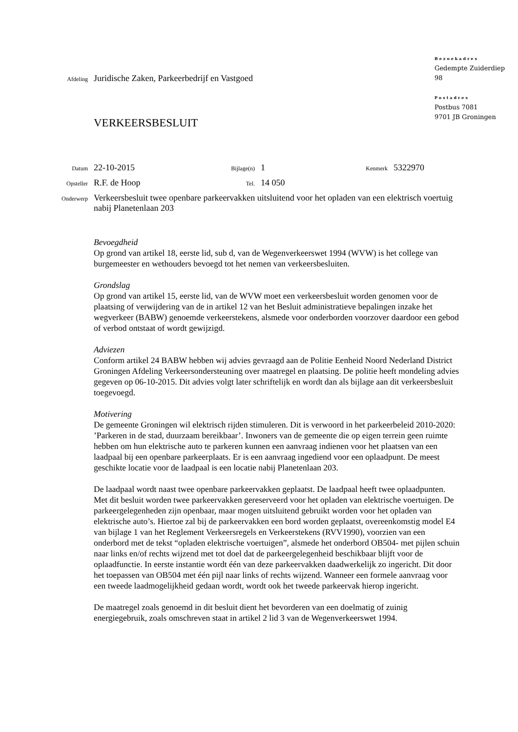Bezoekadres
Gedempte Zuiderdiep
98
Postadres
Postbus 7081
9701 JB Groningen
Afdeling Juridische Zaken, Parkeerbedrijf en Vastgoed
VERKEERSBESLUIT
Datum 22-10-2015 Bijlage(n) 1 Kenmerk 5322970
Opsteller R.F. de Hoop Tel. 14 050
Onderwerp Verkeersbesluit twee openbare parkeervakken uitsluitend voor het opladen van een elektrisch voertuig nabij Planetenlaan 203
Bevoegdheid
Op grond van artikel 18, eerste lid, sub d, van de Wegenverkeerswet 1994 (WVW) is het college van burgemeester en wethouders bevoegd tot het nemen van verkeersbesluiten.
Grondslag
Op grond van artikel 15, eerste lid, van de WVW moet een verkeersbesluit worden genomen voor de plaatsing of verwijdering van de in artikel 12 van het Besluit administratieve bepalingen inzake het wegverkeer (BABW) genoemde verkeerstekens, alsmede voor onderborden voorzover daardoor een gebod of verbod ontstaat of wordt gewijzigd.
Adviezen
Conform artikel 24 BABW hebben wij advies gevraagd aan de Politie Eenheid Noord Nederland District Groningen Afdeling Verkeersondersteuning over maatregel en plaatsing. De politie heeft mondeling advies gegeven op 06-10-2015. Dit advies volgt later schriftelijk en wordt dan als bijlage aan dit verkeersbesluit toegevoegd.
Motivering
De gemeente Groningen wil elektrisch rijden stimuleren. Dit is verwoord in het parkeerbeleid 2010-2020: ’Parkeren in de stad, duurzaam bereikbaar’. Inwoners van de gemeente die op eigen terrein geen ruimte hebben om hun elektrische auto te parkeren kunnen een aanvraag indienen voor het plaatsen van een laadpaal bij een openbare parkeerplaats. Er is een aanvraag ingediend voor een oplaadpunt. De meest geschikte locatie voor de laadpaal is een locatie nabij Planetenlaan 203.
De laadpaal wordt naast twee openbare parkeervakken geplaatst. De laadpaal heeft twee oplaadpunten. Met dit besluit worden twee parkeervakken gereserveerd voor het opladen van elektrische voertuigen. De parkeergelegenheden zijn openbaar, maar mogen uitsluitend gebruikt worden voor het opladen van elektrische auto’s. Hiertoe zal bij de parkeervakken een bord worden geplaatst, overeenkomstig model E4 van bijlage 1 van het Reglement Verkeersregels en Verkeerstekens (RVV1990), voorzien van een onderbord met de tekst “opladen elektrische voertuigen”, alsmede het onderbord OB504- met pijlen schuin naar links en/of rechts wijzend met tot doel dat de parkeergelegenheid beschikbaar blijft voor de oplaadfunctie. In eerste instantie wordt één van deze parkeervakken daadwerkelijk zo ingericht. Dit door het toepassen van OB504 met één pijl naar links of rechts wijzend. Wanneer een formele aanvraag voor een tweede laadmogelijkheid gedaan wordt, wordt ook het tweede parkeervak hierop ingericht.
De maatregel zoals genoemd in dit besluit dient het bevorderen van een doelmatig of zuinig energiegebruik, zoals omschreven staat in artikel 2 lid 3 van de Wegenverkeerswet 1994.